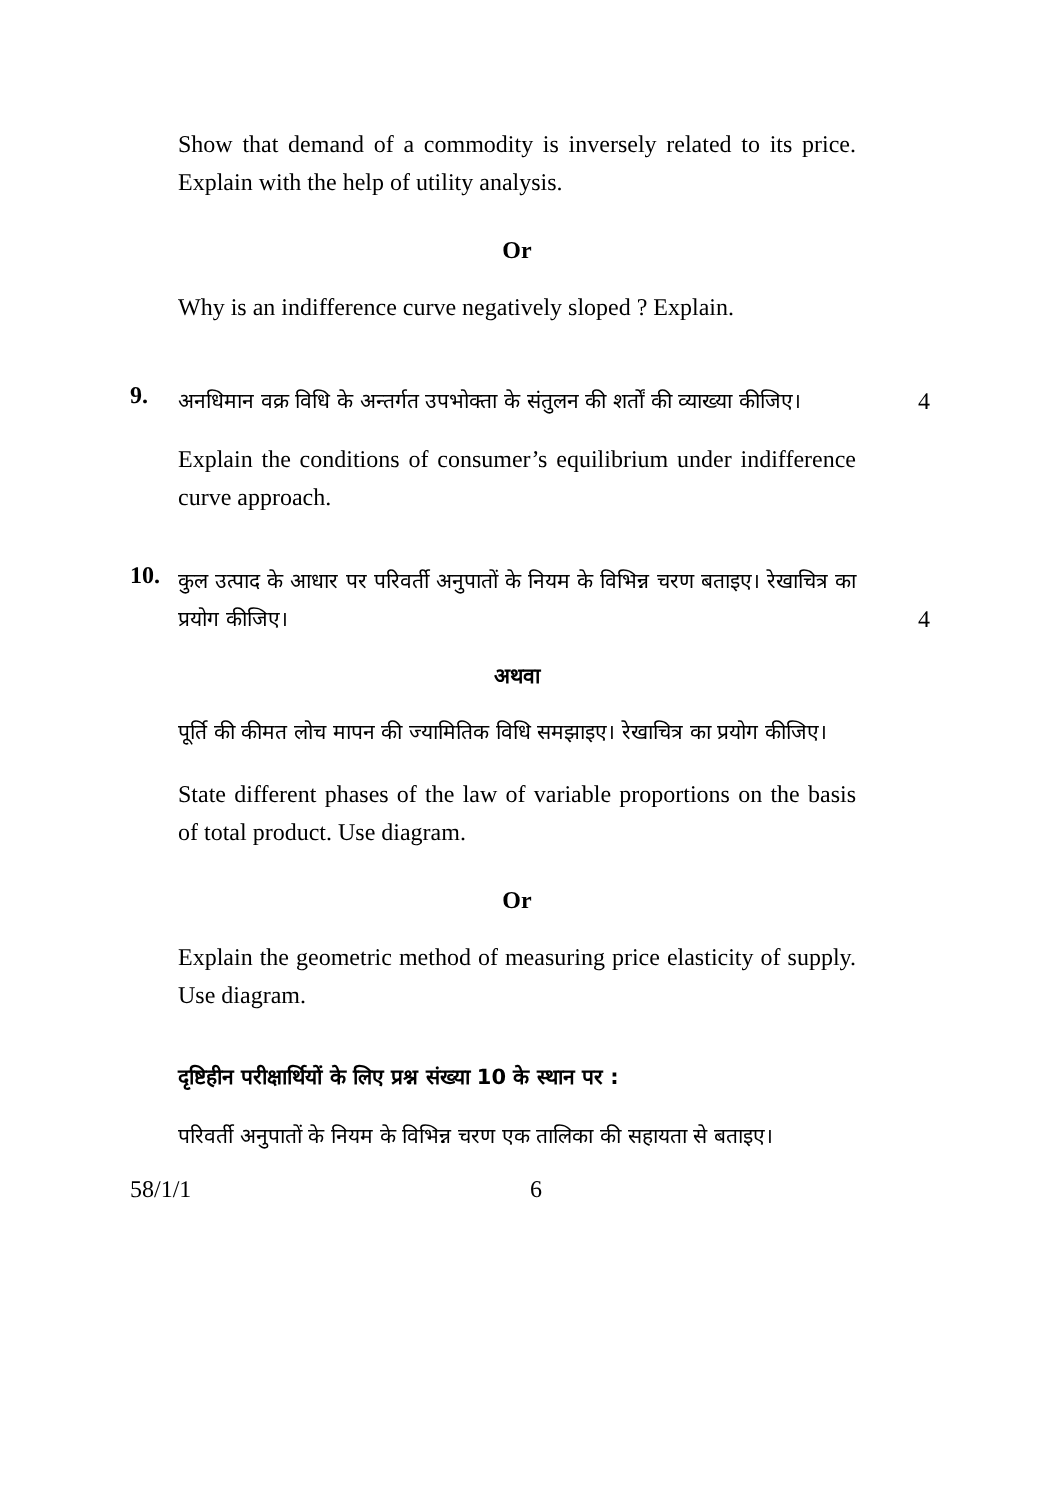Show that demand of a commodity is inversely related to its price. Explain with the help of utility analysis.
Or
Why is an indifference curve negatively sloped ? Explain.
9.
अनधिमान वक्र विधि के अन्तर्गत उपभोक्ता के संतुलन की शर्तों की व्याख्या कीजिए।
4
Explain the conditions of consumer’s equilibrium under indifference curve approach.
10.
कुल उत्पाद के आधार पर परिवर्ती अनुपातों के नियम के विभिन्न चरण बताइए। रेखाचित्र का प्रयोग कीजिए।
4
अथवा
पूर्ति की कीमत लोच मापन की ज्यामितिक विधि समझाइए। रेखाचित्र का प्रयोग कीजिए।
State different phases of the law of variable proportions on the basis of total product. Use diagram.
Or
Explain the geometric method of measuring price elasticity of supply. Use diagram.
दृष्टिहीन परीक्षार्थियों के लिए प्रश्न संख्या 10 के स्थान पर :
परिवर्ती अनुपातों के नियम के विभिन्न चरण एक तालिका की सहायता से बताइए।
58/1/1 6